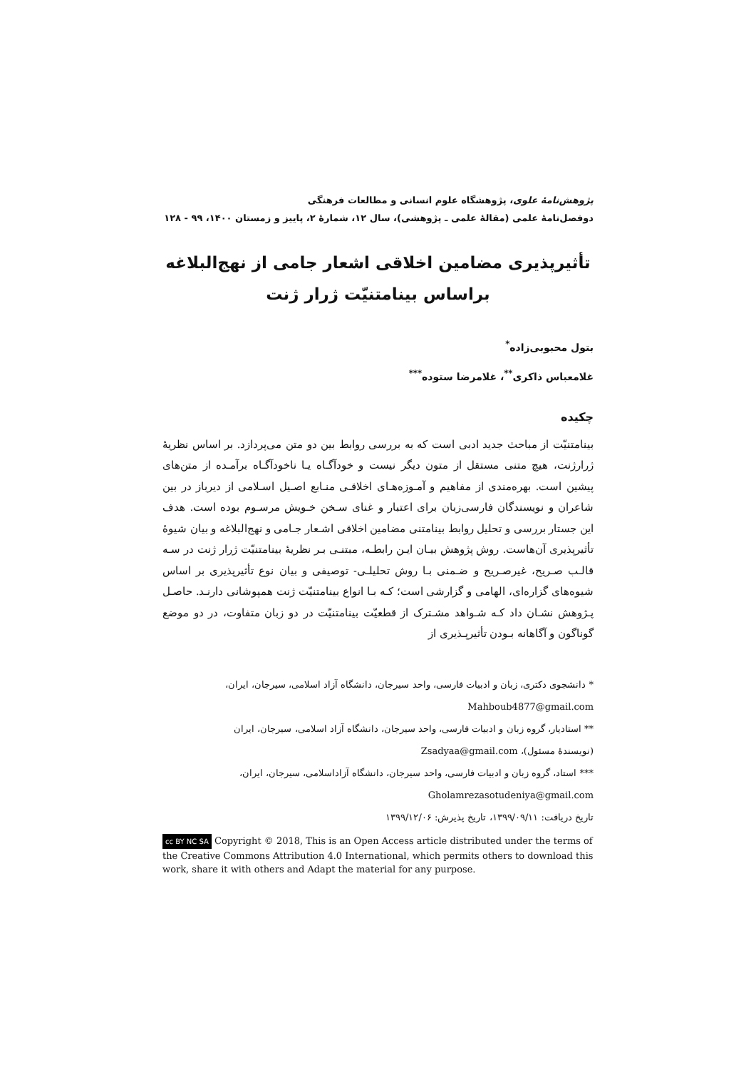پژوهش‌نامهٔ علوی، پژوهشگاه علوم انسانی و مطالعات فرهنگی
دوفصل‌نامهٔ علمی (مقالهٔ علمی ـ پژوهشی)، سال ۱۲، شمارهٔ ۲، پاییز و زمستان ۱۴۰۰، ۹۹ - ۱۲۸
تأثیرپذیری مضامین اخلاقی اشعار جامی از نهج‌البلاغه
براساس بینامتنیّت ژرار ژنت
بتول محبوبی‌زاده<sup>*</sup>
غلامعباس ذاکری<sup>**</sup>، غلامرضا ستوده<sup>***</sup>
چکیده
بینامتنیّت از مباحث جدید ادبی است که به بررسی روابط بین دو متن می‌پردازد. بر اساس نظریهٔ ژرارژنت، هیچ متنی مستقل از متون دیگر نیست و خودآگـاه یـا ناخودآگـاه برآمـده از متن‌های پیشین است. بهره‌مندی از مفاهیم و آمـوزه‌هـای اخلاقـی منـابع اصـیل اسـلامی از دیرباز در بین شاعران و نویسندگان فارسی‌زبان برای اعتبار و غنای سـخن خـویش مرسـوم بوده است. هدف این جستار بررسی و تحلیل روابط بینامتنی مضامین اخلاقی اشـعار جـامی و نهج‌البلاغه و بیان شیوهٔ تأثیرپذیری آن‌هاست. روش پژوهش بیـان ایـن رابطـه، مبتنـی بـر نظریهٔ بینامتنیّت ژرار ژنت در سـه قالـب صـریح، غیرصـریح و ضـمنی بـا روش تحلیلـی- توصیفی و بیان نوع تأثیرپذیری بر اساس شیوه‌های گزاره‌ای، الهامی و گزارشی است؛ کـه بـا انواع بینامتنیّت ژنت همپوشانی دارنـد. حاصـل پـژوهش نشـان داد کـه شـواهد مشـترک از قطعیّت بینامتنیّت در دو زبان متفاوت، در دو موضع گوناگون و آگاهانه بـودن تأثیرپـذیری از
* دانشجوی دکتری، زبان و ادبیات فارسی، واحد سیرجان، دانشگاه آزاد اسلامی، سیرجان، ایران،
Mahboub4877@gmail.com
** استادیار، گروه زبان و ادبیات فارسی، واحد سیرجان، دانشگاه آزاد اسلامی، سیرجان، ایران
(نویسندهٔ مسئول)، Zsadyaa@gmail.com
*** استاد، گروه زبان و ادبیات فارسی، واحد سیرجان، دانشگاه آزاداسلامی، سیرجان، ایران،
Gholamrezasotudeniya@gmail.com
تاریخ دریافت: ۱۳۹۹/۰۹/۱۱، تاریخ پذیرش: ۱۳۹۹/۱۲/۰۶
cc BY NC SA Copyright © 2018, This is an Open Access article distributed under the terms of the Creative Commons Attribution 4.0 International, which permits others to download this work, share it with others and Adapt the material for any purpose.